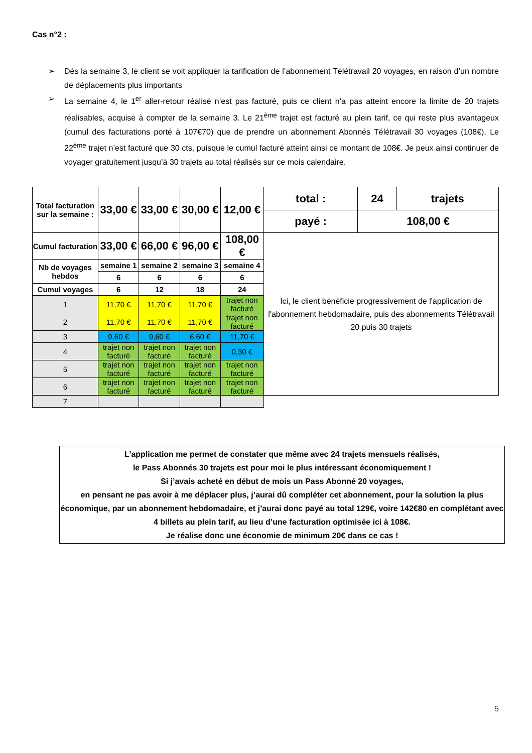Cas n°2 :
➢ Dès la semaine 3, le client se voit appliquer la tarification de l’abonnement Télétravail 20 voyages, en raison d’un nombre de déplacements plus importants
➢ La semaine 4, le 1<sup>er</sup> aller-retour réalisé n’est pas facturé, puis ce client n’a pas atteint encore la limite de 20 trajets réalisables, acquise à compter de la semaine 3. Le 21<sup>ème</sup> trajet est facturé au plein tarif, ce qui reste plus avantageux (cumul des facturations porté à 107€70) que de prendre un abonnement Abonnés Télétravail 30 voyages (108€). Le 22<sup>ème</sup> trajet n’est facturé que 30 cts, puisque le cumul facturé atteint ainsi ce montant de 108€. Je peux ainsi continuer de voyager gratuitement jusqu’à 30 trajets au total réalisés sur ce mois calendaire.
| Total facturation sur la semaine : | 33,00 € | 33,00 € | 30,00 € | 12,00 € | total : | 24 | trajets |
| | | | | | payé : | 108,00 € | |
| Cumul facturation | 33,00 € | 66,00 € | 96,00 € | 108,00 € | Ici, le client bénéficie progressivement de l'application de l'abonnement hebdomadaire, puis des abonnements Télétravail 20 puis 30 trajets | | |
| Nb de voyages hebdos | semaine 1 | semaine 2 | semaine 3 | semaine 4 | | | |
| | 6 | 6 | 6 | 6 | | | |
| Cumul voyages | 6 | 12 | 18 | 24 | | | |
| 1 | 11,70 € | 11,70 € | 11,70 € | trajet non facturé | | | |
| 2 | 11,70 € | 11,70 € | 11,70 € | trajet non facturé | | | |
| 3 | 9,60 € | 9,60 € | 6,60 € | 11,70 € | | | |
| 4 | trajet non facturé | trajet non facturé | trajet non facturé | 0,30 € | | | |
| 5 | trajet non facturé | trajet non facturé | trajet non facturé | trajet non facturé | | | |
| 6 | trajet non facturé | trajet non facturé | trajet non facturé | trajet non facturé | | | |
| 7 | | | | | | | |
L’application me permet de constater que même avec 24 trajets mensuels réalisés,
le Pass Abonnés 30 trajets est pour moi le plus intéressant économiquement !
Si j’avais acheté en début de mois un Pass Abonné 20 voyages,
en pensant ne pas avoir à me déplacer plus, j’aurai dû compléter cet abonnement, pour la solution la plus économique, par un abonnement hebdomadaire, et j’aurai donc payé au total 129€, voire 142€80 en complétant avec 4 billets au plein tarif, au lieu d’une facturation optimisée ici à 108€.
Je réalise donc une économie de minimum 20€ dans ce cas !
5